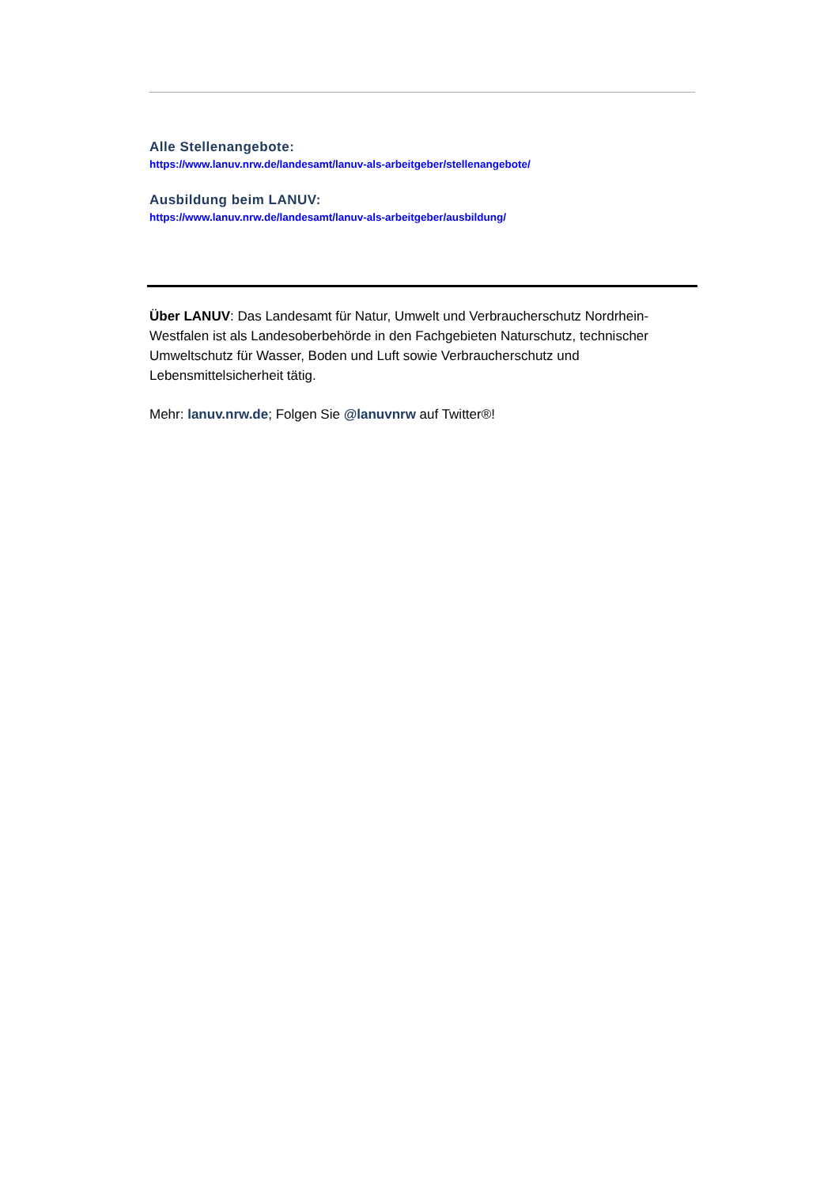Alle Stellenangebote:
https://www.lanuv.nrw.de/landesamt/lanuv-als-arbeitgeber/stellenangebote/
Ausbildung beim LANUV:
https://www.lanuv.nrw.de/landesamt/lanuv-als-arbeitgeber/ausbildung/
Über LANUV: Das Landesamt für Natur, Umwelt und Verbraucherschutz Nordrhein-Westfalen ist als Landesoberbehörde in den Fachgebieten Naturschutz, technischer Umweltschutz für Wasser, Boden und Luft sowie Verbraucherschutz und Lebensmittelsicherheit tätig.
Mehr: lanuv.nrw.de; Folgen Sie @lanuvnrw auf Twitter®!